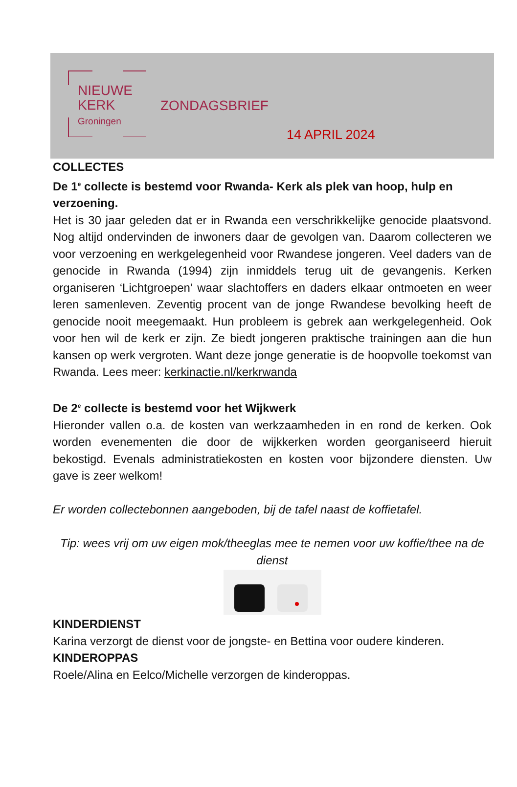NIEUWE
KERK
Groningen
ZONDAGSBRIEF
14 APRIL 2024
COLLECTES
De 1<sup>e</sup> collecte is bestemd voor Rwanda- Kerk als plek van hoop, hulp en verzoening.
Het is 30 jaar geleden dat er in Rwanda een verschrikkelijke genocide plaatsvond. Nog altijd ondervinden de inwoners daar de gevolgen van. Daarom collecteren we voor verzoening en werkgelegenheid voor Rwandese jongeren. Veel daders van de genocide in Rwanda (1994) zijn inmiddels terug uit de gevangenis. Kerken organiseren ‘Lichtgroepen’ waar slachtoffers en daders elkaar ontmoeten en weer leren samenleven. Zeventig procent van de jonge Rwandese bevolking heeft de genocide nooit meegemaakt. Hun probleem is gebrek aan werkgelegenheid. Ook voor hen wil de kerk er zijn. Ze biedt jongeren praktische trainingen aan die hun kansen op werk vergroten. Want deze jonge generatie is de hoopvolle toekomst van Rwanda. Lees meer: kerkinactie.nl/kerkrwanda
De 2<sup>e</sup> collecte is bestemd voor het Wijkwerk
Hieronder vallen o.a. de kosten van werkzaamheden in en rond de kerken. Ook worden evenementen die door de wijkkerken worden georganiseerd hieruit bekostigd. Evenals administratiekosten en kosten voor bijzondere diensten. Uw gave is zeer welkom!
Er worden collectebonnen aangeboden, bij de tafel naast de koffietafel.
Tip: wees vrij om uw eigen mok/theeglas mee te nemen voor uw koffie/thee na de dienst
KINDERDIENST
Karina verzorgt de dienst voor de jongste- en Bettina voor oudere kinderen.
KINDEROPPAS
Roele/Alina en Eelco/Michelle verzorgen de kinderoppas.